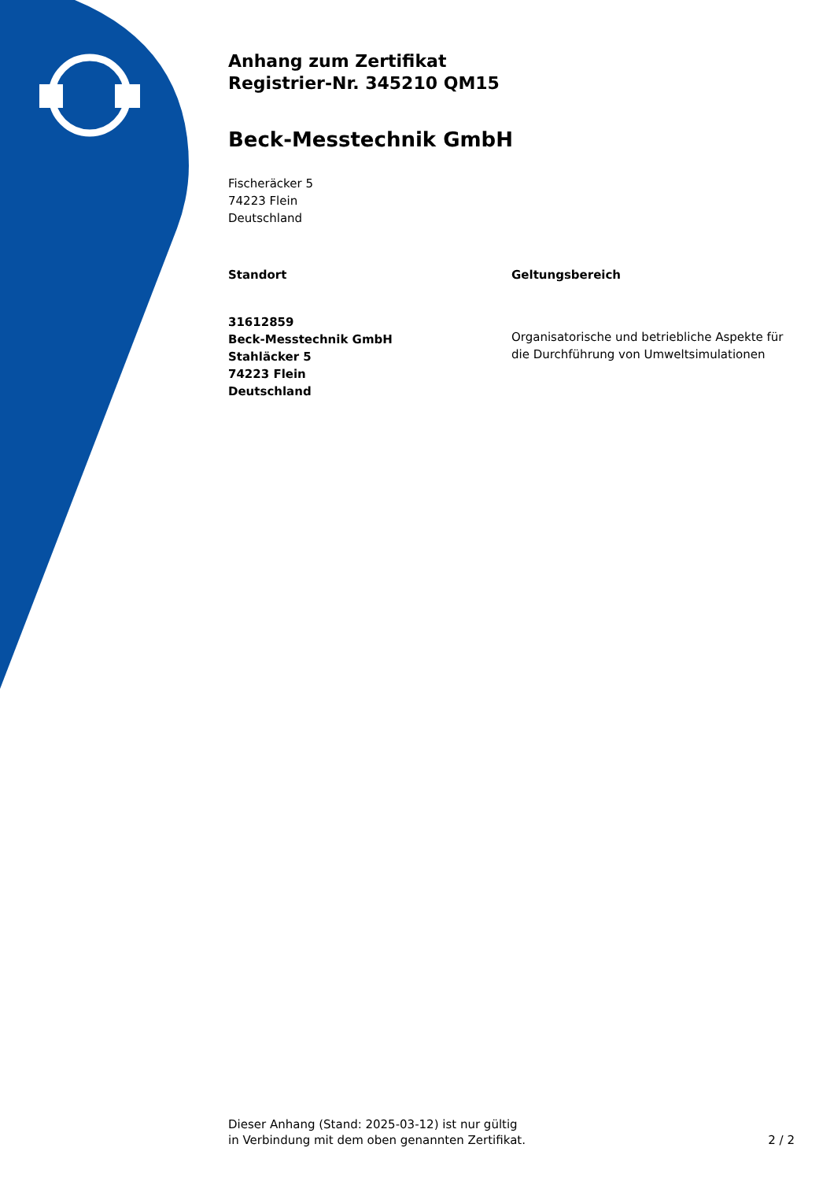Anhang zum Zertifikat
Registrier-Nr. 345210 QM15
Beck-Messtechnik GmbH
Fischeräcker 5
74223 Flein
Deutschland
Standort
31612859
Beck-Messtechnik GmbH
Stahläcker 5
74223 Flein
Deutschland
Geltungsbereich
Organisatorische und betriebliche Aspekte für die Durchführung von Umweltsimulationen
Dieser Anhang (Stand: 2025-03-12) ist nur gültig
in Verbindung mit dem oben genannten Zertifikat.
2 / 2